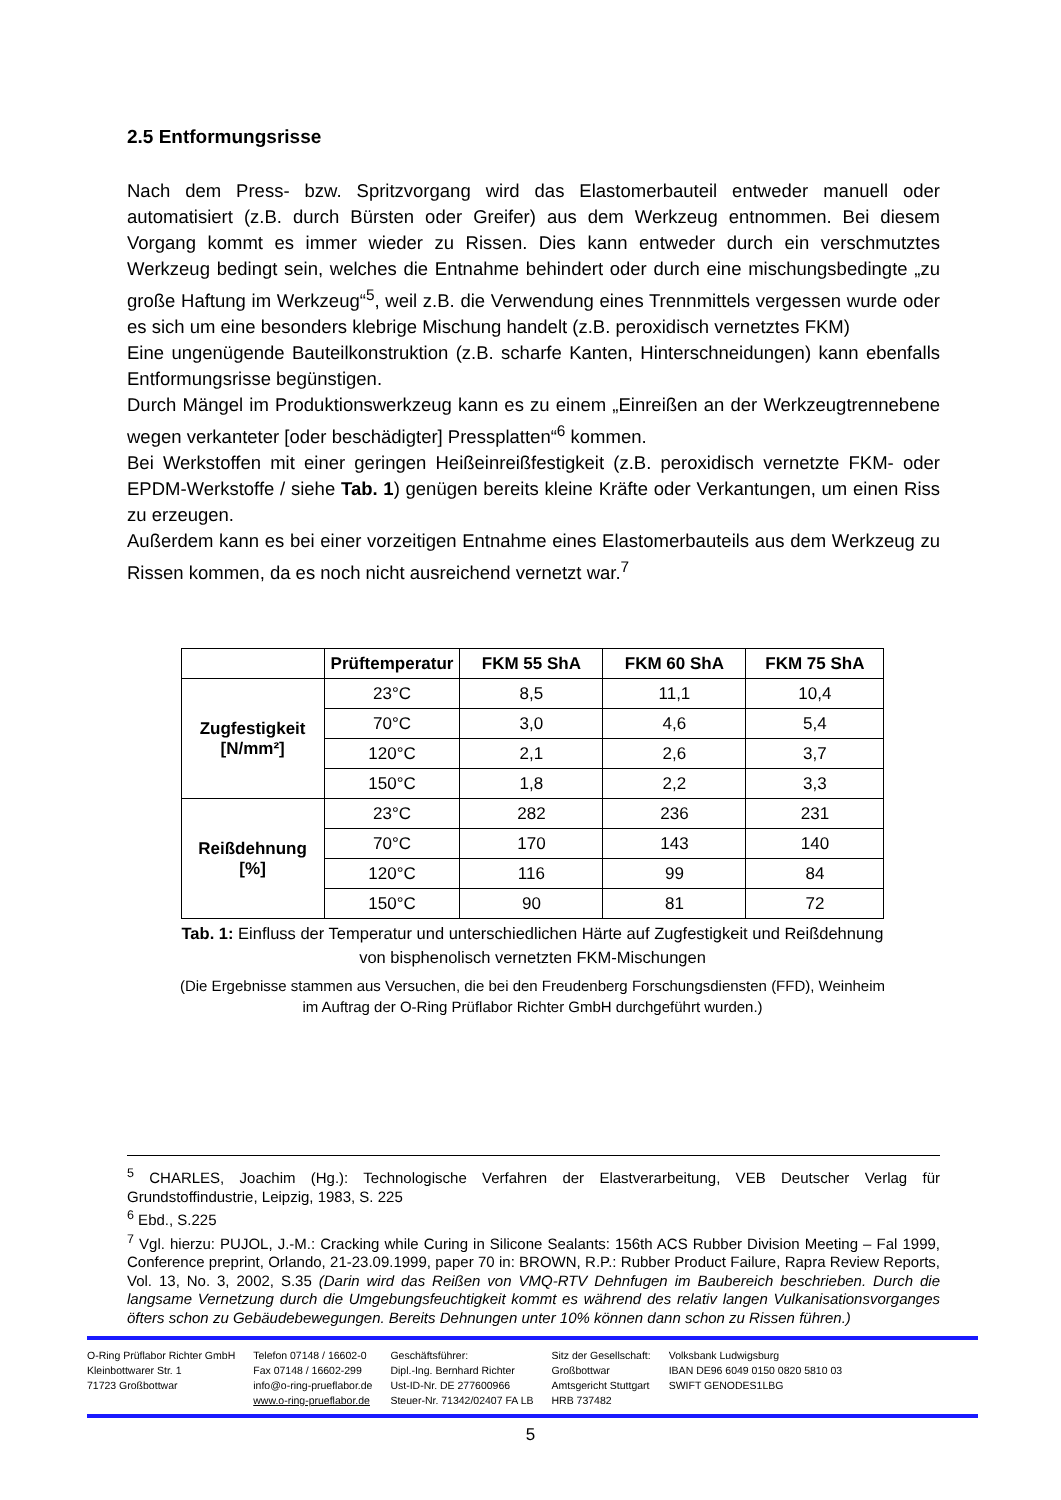2.5 Entformungsrisse
Nach dem Press- bzw. Spritzvorgang wird das Elastomerbauteil entweder manuell oder automatisiert (z.B. durch Bürsten oder Greifer) aus dem Werkzeug entnommen. Bei diesem Vorgang kommt es immer wieder zu Rissen. Dies kann entweder durch ein verschmutztes Werkzeug bedingt sein, welches die Entnahme behindert oder durch eine mischungsbedingte „zu große Haftung im Werkzeug“<sup>5</sup>, weil z.B. die Verwendung eines Trennmittels vergessen wurde oder es sich um eine besonders klebrige Mischung handelt (z.B. peroxidisch vernetztes FKM)
Eine ungenügende Bauteilkonstruktion (z.B. scharfe Kanten, Hinterschneidungen) kann ebenfalls Entformungsrisse begünstigen.
Durch Mängel im Produktionswerkzeug kann es zu einem „Einreißen an der Werkzeugtrennebene wegen verkanteter [oder beschädigter] Pressplatten“<sup>6</sup> kommen.
Bei Werkstoffen mit einer geringen Heißeinreißfestigkeit (z.B. peroxidisch vernetzte FKM- oder EPDM-Werkstoffe / siehe Tab. 1) genügen bereits kleine Kräfte oder Verkantungen, um einen Riss zu erzeugen.
Außerdem kann es bei einer vorzeitigen Entnahme eines Elastomerbauteils aus dem Werkzeug zu Rissen kommen, da es noch nicht ausreichend vernetzt war.<sup>7</sup>
| | Prüftemperatur | FKM 55 ShA | FKM 60 ShA | FKM 75 ShA |
| --- | --- | --- | --- | --- |
| Zugfestigkeit [N/mm²] | 23°C | 8,5 | 11,1 | 10,4 |
| | 70°C | 3,0 | 4,6 | 5,4 |
| | 120°C | 2,1 | 2,6 | 3,7 |
| | 150°C | 1,8 | 2,2 | 3,3 |
| Reißdehnung [%] | 23°C | 282 | 236 | 231 |
| | 70°C | 170 | 143 | 140 |
| | 120°C | 116 | 99 | 84 |
| | 150°C | 90 | 81 | 72 |
Tab. 1: Einfluss der Temperatur und unterschiedlichen Härte auf Zugfestigkeit und Reißdehnung von bisphenolisch vernetzten FKM-Mischungen
(Die Ergebnisse stammen aus Versuchen, die bei den Freudenberg Forschungsdiensten (FFD), Weinheim im Auftrag der O-Ring Prüflabor Richter GmbH durchgeführt wurden.)
<sup>5</sup> CHARLES, Joachim (Hg.): Technologische Verfahren der Elastverarbeitung, VEB Deutscher Verlag für Grundstoffindustrie, Leipzig, 1983, S. 225
<sup>6</sup> Ebd., S.225
<sup>7</sup> Vgl. hierzu: PUJOL, J.-M.: Cracking while Curing in Silicone Sealants: 156th ACS Rubber Division Meeting – Fal 1999, Conference preprint, Orlando, 21-23.09.1999, paper 70 in: BROWN, R.P.: Rubber Product Failure, Rapra Review Reports, Vol. 13, No. 3, 2002, S.35 (Darin wird das Reißen von VMQ-RTV Dehnfugen im Baubereich beschrieben. Durch die langsame Vernetzung durch die Umgebungsfeuchtigkeit kommt es während des relativ langen Vulkanisationsvorganges öfters schon zu Gebäudebewegungen. Bereits Dehnungen unter 10% können dann schon zu Rissen führen.)
O-Ring Prüflabor Richter GmbH
Kleinbottwarer Str. 1
71723 Großbottwar
Telefon 07148 / 16602-0
Fax 07148 / 16602-299
info@o-ring-prueflabor.de
www.o-ring-prueflabor.de
Geschäftsführer:
Dipl.-Ing. Bernhard Richter
Ust-ID-Nr. DE 277600966
Steuer-Nr. 71342/02407 FA LB
Sitz der Gesellschaft:
Großbottwar
Amtsgericht Stuttgart
HRB 737482
Volksbank Ludwigsburg
IBAN DE96 6049 0150 0820 5810 03
SWIFT GENODES1LBG
5